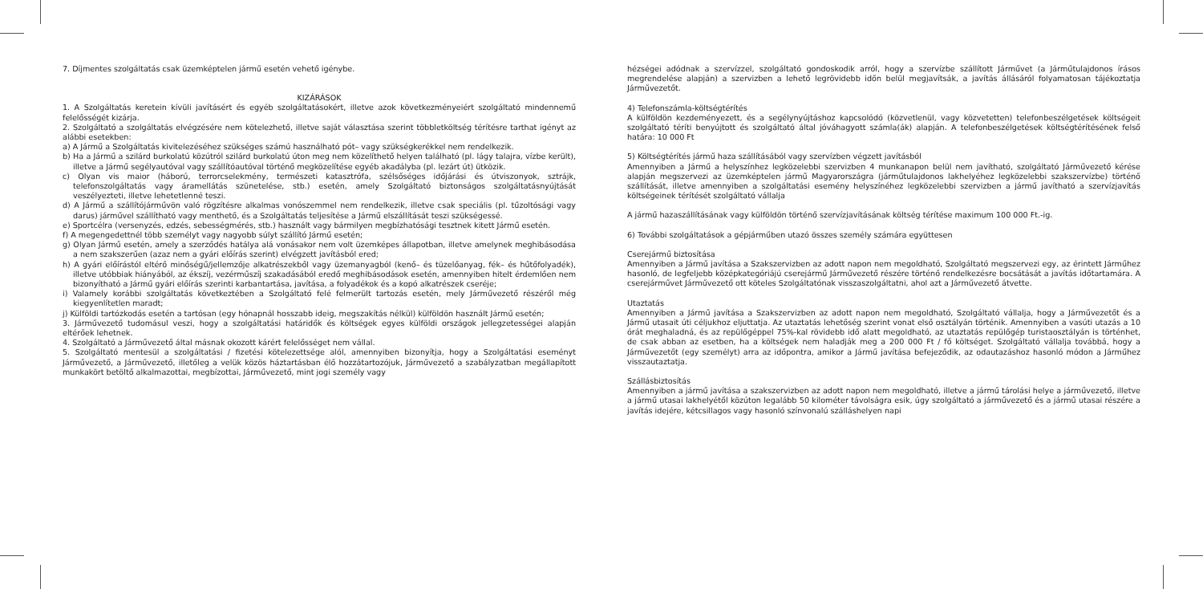7. Díjmentes szolgáltatás csak üzemképtelen jármű esetén vehető igénybe.
KIZÁRÁSOK
1. A Szolgáltatás keretein kívüli javításért és egyéb szolgáltatásokért, illetve azok következményeiért szolgáltató mindennemű felelősségét kizárja.
2. Szolgáltató a szolgáltatás elvégzésére nem kötelezhető, illetve saját választása szerint többletköltség térítésre tarthat igényt az alábbi esetekben:
a) A Jármű a Szolgáltatás kivitelezéséhez szükséges számú használható pót– vagy szükségkerékkel nem rendelkezik.
b) Ha a Jármű a szilárd burkolatú közútról szilárd burkolatú úton meg nem közelíthető helyen található (pl. lágy talajra, vízbe került), illetve a Jármű segélyautóval vagy szállítóautóval történő megközelítése egyéb akadályba (pl. lezárt út) ütközik.
c) Olyan vis maior (háború, terrorcselekmény, természeti katasztrófa, szélsőséges időjárási és útviszonyok, sztrájk, telefonszolgáltatás vagy áramellátás szünetelése, stb.) esetén, amely Szolgáltató biztonságos szolgáltatásnyújtását veszélyezteti, illetve lehetetlenné teszi.
d) A Jármű a szállítójárművön való rögzítésre alkalmas vonószemmel nem rendelkezik, illetve csak speciális (pl. tűzoltósági vagy darus) járművel szállítható vagy menthető, és a Szolgáltatás teljesítése a Jármű elszállítását teszi szükségessé.
e) Sportcélra (versenyzés, edzés, sebességmérés, stb.) használt vagy bármilyen megbízhatósági tesztnek kitett Jármű esetén.
f) A megengedettnél több személyt vagy nagyobb súlyt szállító Jármű esetén;
g) Olyan Jármű esetén, amely a szerződés hatálya alá vonásakor nem volt üzemképes állapotban, illetve amelynek meghibásodása a nem szakszerűen (azaz nem a gyári előírás szerint) elvégzett javításból ered;
h) A gyári előírástól eltérő minőségű/jellemzője alkatrészekből vagy üzemanyagból (kenő– és tüzelőanyag, fék– és hűtőfolyadék), illetve utóbbiak hiányából, az ékszíj, vezérműszíj szakadásából eredő meghibásodások esetén, amennyiben hitelt érdemlően nem bizonyítható a Jármű gyári előírás szerinti karbantartása, javítása, a folyadékok és a kopó alkatrészek cseréje;
i) Valamely korábbi szolgáltatás következtében a Szolgáltató felé felmerült tartozás esetén, mely Járművezető részéről még kiegyenlítetlen maradt;
j) Külföldi tartózkodás esetén a tartósan (egy hónapnál hosszabb ideig, megszakítás nélkül) külföldön használt Jármű esetén;
3. Járművezető tudomásul veszi, hogy a szolgáltatási határidők és költségek egyes külföldi országok jellegzetességei alapján eltérőek lehetnek.
4. Szolgáltató a Járművezető által másnak okozott kárért felelősséget nem vállal.
5. Szolgáltató mentesül a szolgáltatási / fizetési kötelezettsége alól, amennyiben bizonyítja, hogy a Szolgáltatási eseményt Járművezető, a Járművezető, illetőleg a velük közös háztartásban élő hozzátartozójuk, Járművezető a szabályzatban megállapított munkakört betöltő alkalmazottai, megbízottai, Járművezető, mint jogi személy vagy
hézségei adódnak a szervízzel, szolgáltató gondoskodik arról, hogy a szervízbe szállított Járművet (a Járműtulajdonos írásos megrendelése alapján) a szervizben a lehető legrövidebb időn belül megjavítsák, a javítás állásáról folyamatosan tájékoztatja Járművezetőt.
4) Telefonszámla-költségtérítés
A külföldön kezdeményezett, és a segélynyújtáshoz kapcsolódó (közvetlenül, vagy közvetetten) telefonbeszélgetések költségeit szolgáltató téríti benyújtott és szolgáltató által jóváhagyott számla(ák) alapján. A telefonbeszélgetések költségtérítésének felső határa: 10 000 Ft
5) Költségtérítés jármű haza szállításából vagy szervízben végzett javításból
Amennyiben a Jármű a helyszínhez legközelebbi szervizben 4 munkanapon belül nem javítható, szolgáltató Járművezető kérése alapján megszervezi az üzemképtelen jármű Magyarországra (járműtulajdonos lakhelyéhez legközelebbi szakszervízbe) történő szállítását, illetve amennyiben a szolgáltatási esemény helyszínéhez legközelebbi szervizben a jármű javítható a szervízjavítás költségeinek térítését szolgáltató vállalja
A jármű hazaszállításának vagy külföldön történő szervízjavításának költség térítése maximum 100 000 Ft.-ig.
6) További szolgáltatások a gépjárműben utazó összes személy számára együttesen
Cserejármű biztosítása
Amennyiben a Jármű javítása a Szakszervizben az adott napon nem megoldható, Szolgáltató megszervezi egy, az érintett Járműhez hasonló, de legfeljebb középkategóriájú cserejármű Járművezető részére történő rendelkezésre bocsátását a javítás időtartamára. A cserejárművet Járművezető ott köteles Szolgáltatónak visszaszolgáltatni, ahol azt a Járművezető átvette.
Utaztatás
Amennyiben a Jármű javítása a Szakszervizben az adott napon nem megoldható, Szolgáltató vállalja, hogy a Járművezetőt és a Jármű utasait úti céljukhoz eljuttatja. Az utaztatás lehetőség szerint vonat első osztályán történik. Amennyiben a vasúti utazás a 10 órát meghaladná, és az repülőgéppel 75%-kal rövidebb idő alatt megoldható, az utaztatás repülőgép turistaosztályán is történhet, de csak abban az esetben, ha a költségek nem haladják meg a 200 000 Ft / fő költséget. Szolgáltató vállalja továbbá, hogy a Járművezetőt (egy személyt) arra az időpontra, amikor a Jármű javítása befejeződik, az odautazáshoz hasonló módon a Járműhez visszautaztatja.
Szállásbiztosítás
Amennyiben a jármű javítása a szakszervizben az adott napon nem megoldható, illetve a jármű tárolási helye a járművezető, illetve a jármű utasai lakhelyétől közúton legalább 50 kilométer távolságra esik, úgy szolgáltató a járművezető és a jármű utasai részére a javítás idejére, kétcsillagos vagy hasonló színvonalú szálláshelyen napi